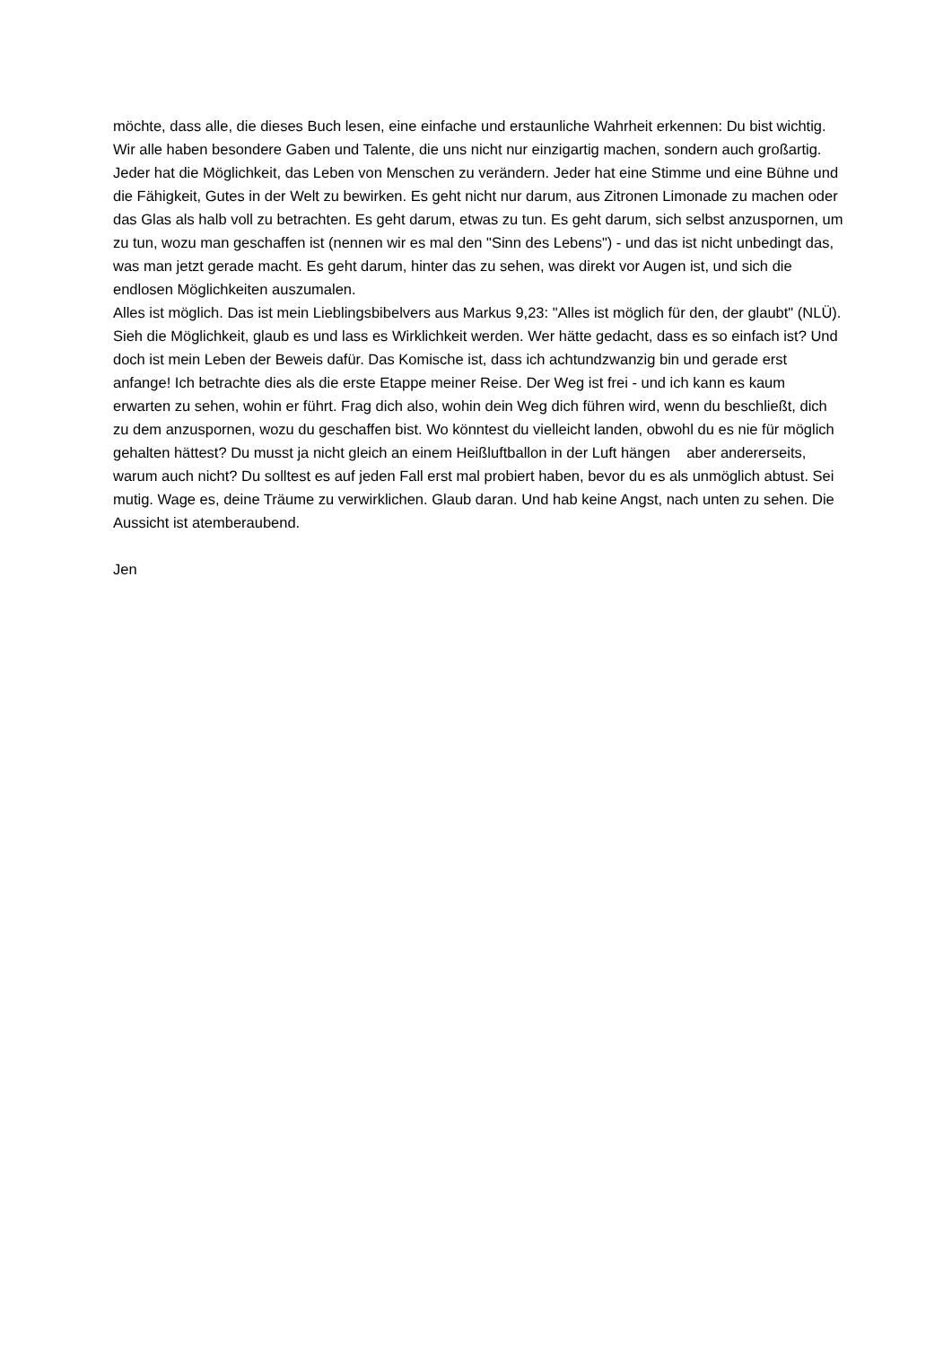möchte, dass alle, die dieses Buch lesen, eine einfache und erstaunliche Wahrheit erkennen: Du bist wichtig. Wir alle haben besondere Gaben und Talente, die uns nicht nur einzigartig machen, sondern auch großartig. Jeder hat die Möglichkeit, das Leben von Menschen zu verändern. Jeder hat eine Stimme und eine Bühne und die Fähigkeit, Gutes in der Welt zu bewirken. Es geht nicht nur darum, aus Zitronen Limonade zu machen oder das Glas als halb voll zu betrachten. Es geht darum, etwas zu tun. Es geht darum, sich selbst anzuspornen, um zu tun, wozu man geschaffen ist (nennen wir es mal den "Sinn des Lebens") - und das ist nicht unbedingt das, was man jetzt gerade macht. Es geht darum, hinter das zu sehen, was direkt vor Augen ist, und sich die endlosen Möglichkeiten auszumalen.
Alles ist möglich. Das ist mein Lieblingsbibelvers aus Markus 9,23: "Alles ist möglich für den, der glaubt" (NLÜ). Sieh die Möglichkeit, glaub es und lass es Wirklichkeit werden. Wer hätte gedacht, dass es so einfach ist? Und doch ist mein Leben der Beweis dafür. Das Komische ist, dass ich achtundzwanzig bin und gerade erst anfange! Ich betrachte dies als die erste Etappe meiner Reise. Der Weg ist frei - und ich kann es kaum erwarten zu sehen, wohin er führt. Frag dich also, wohin dein Weg dich führen wird, wenn du beschließt, dich zu dem anzuspornen, wozu du geschaffen bist. Wo könntest du vielleicht landen, obwohl du es nie für möglich gehalten hättest? Du musst ja nicht gleich an einem Heißluftballon in der Luft hängen aber andererseits, warum auch nicht? Du solltest es auf jeden Fall erst mal probiert haben, bevor du es als unmöglich abtust. Sei mutig. Wage es, deine Träume zu verwirklichen. Glaub daran. Und hab keine Angst, nach unten zu sehen. Die Aussicht ist atemberaubend.
Jen